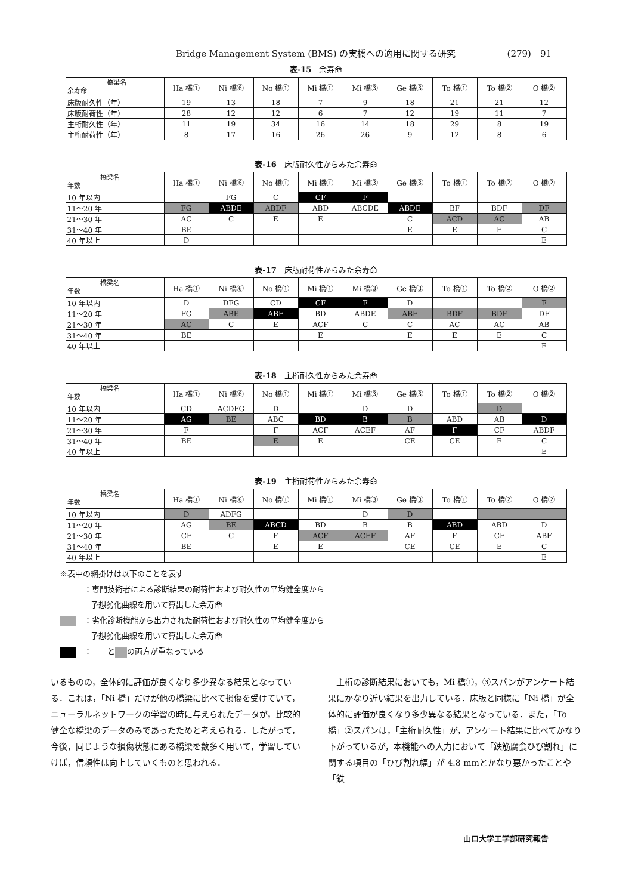Bridge Management System (BMS) の実橋への適用に関する研究 (279)　91
表-15　余寿命
| 橋梁名 余寿命 | Ha 橋① | Ni 橋⑥ | No 橋① | Mi 橋① | Mi 橋③ | Ge 橋③ | To 橋① | To 橋② | O 橋② |
| --- | --- | --- | --- | --- | --- | --- | --- | --- | --- |
| 床版耐久性（年） | 19 | 13 | 18 | 7 | 9 | 18 | 21 | 21 | 12 |
| 床版耐荷性（年） | 28 | 12 | 12 | 6 | 7 | 12 | 19 | 11 | 7 |
| 主桁耐久性（年） | 11 | 19 | 34 | 16 | 14 | 18 | 29 | 8 | 19 |
| 主桁耐荷性（年） | 8 | 17 | 16 | 26 | 26 | 9 | 12 | 8 | 6 |
表-16　床版耐久性からみた余寿命
| 橋梁名 年数 | Ha 橋① | Ni 橋⑥ | No 橋① | Mi 橋① | Mi 橋③ | Ge 橋③ | To 橋① | To 橋② | O 橋② |
| --- | --- | --- | --- | --- | --- | --- | --- | --- | --- |
| 10 年以内 | | FG | C | CF | F | | | | |
| 11〜20 年 | FG | ABDE | ABDF | ABD | ABCDE | ABDE | BF | BDF | DF |
| 21〜30 年 | AC | C | E | E | | C | ACD | AC | AB |
| 31〜40 年 | BE | | | | | E | E | E | C |
| 40 年以上 | D | | | | | | | | E |
表-17　床版耐荷性からみた余寿命
| 橋梁名 年数 | Ha 橋① | Ni 橋⑥ | No 橋① | Mi 橋① | Mi 橋③ | Ge 橋③ | To 橋① | To 橋② | O 橋② |
| --- | --- | --- | --- | --- | --- | --- | --- | --- | --- |
| 10 年以内 | D | DFG | CD | CF | F | D | | | F |
| 11〜20 年 | FG | ABE | ABF | BD | ABDE | ABF | BDF | BDF | DF |
| 21〜30 年 | AC | C | E | ACF | C | C | AC | AC | AB |
| 31〜40 年 | BE | | | E | | E | E | E | C |
| 40 年以上 | | | | | | | | | E |
表-18　主桁耐久性からみた余寿命
| 橋梁名 年数 | Ha 橋① | Ni 橋⑥ | No 橋① | Mi 橋① | Mi 橋③ | Ge 橋③ | To 橋① | To 橋② | O 橋② |
| --- | --- | --- | --- | --- | --- | --- | --- | --- | --- |
| 10 年以内 | CD | ACDFG | D | | D | D | | D | |
| 11〜20 年 | AG | BE | ABC | BD | B | B | ABD | AB | D |
| 21〜30 年 | F | | F | ACF | ACEF | AF | F | CF | ABDF |
| 31〜40 年 | BE | | E | E | | CE | CE | E | C |
| 40 年以上 | | | | | | | | | E |
表-19　主桁耐荷性からみた余寿命
| 橋梁名 年数 | Ha 橋① | Ni 橋⑥ | No 橋① | Mi 橋① | Mi 橋③ | Ge 橋③ | To 橋① | To 橋② | O 橋② |
| --- | --- | --- | --- | --- | --- | --- | --- | --- | --- |
| 10 年以内 | D | ADFG | | | D | D | | | |
| 11〜20 年 | AG | BE | ABCD | BD | B | B | ABD | ABD | D |
| 21〜30 年 | CF | C | F | ACF | ACEF | AF | F | CF | ABF |
| 31〜40 年 | BE | | E | E | | CE | CE | E | C |
| 40 年以上 | | | | | | | | | E |
※表中の網掛けは以下のことを表す
　：専門技術者による診断結果の耐荷性および耐久性の平均健全度から
　　　　予想劣化曲線を用いて算出した余寿命
　：劣化診断機能から出力された耐荷性および耐久性の平均健全度から
　　　　予想劣化曲線を用いて算出した余寿命
　：　　と の両方が重なっている
いるものの，全体的に評価が良くなり多少異なる結果となっている．これは，「Ni 橋」だけが他の橋梁に比べて損傷を受けていて，ニューラルネットワークの学習の時に与えられたデータが，比較的健全な橋梁のデータのみであったためと考えられる．したがって，今後，同じような損傷状態にある橋梁を数多く用いて，学習していけば，信頼性は向上していくものと思われる．
　主桁の診断結果においても，Mi 橋①，③スパンがアンケート結果にかなり近い結果を出力している．床版と同様に「Ni 橋」が全体的に評価が良くなり多少異なる結果となっている．また，「To 橋」②スパンは，「主桁耐久性」が，アンケート結果に比べてかなり下がっているが，本機能への入力において「鉄筋腐食ひび割れ」に関する項目の「ひび割れ幅」が 4.8 mmとかなり悪かったことや「鉄
山口大学工学部研究報告